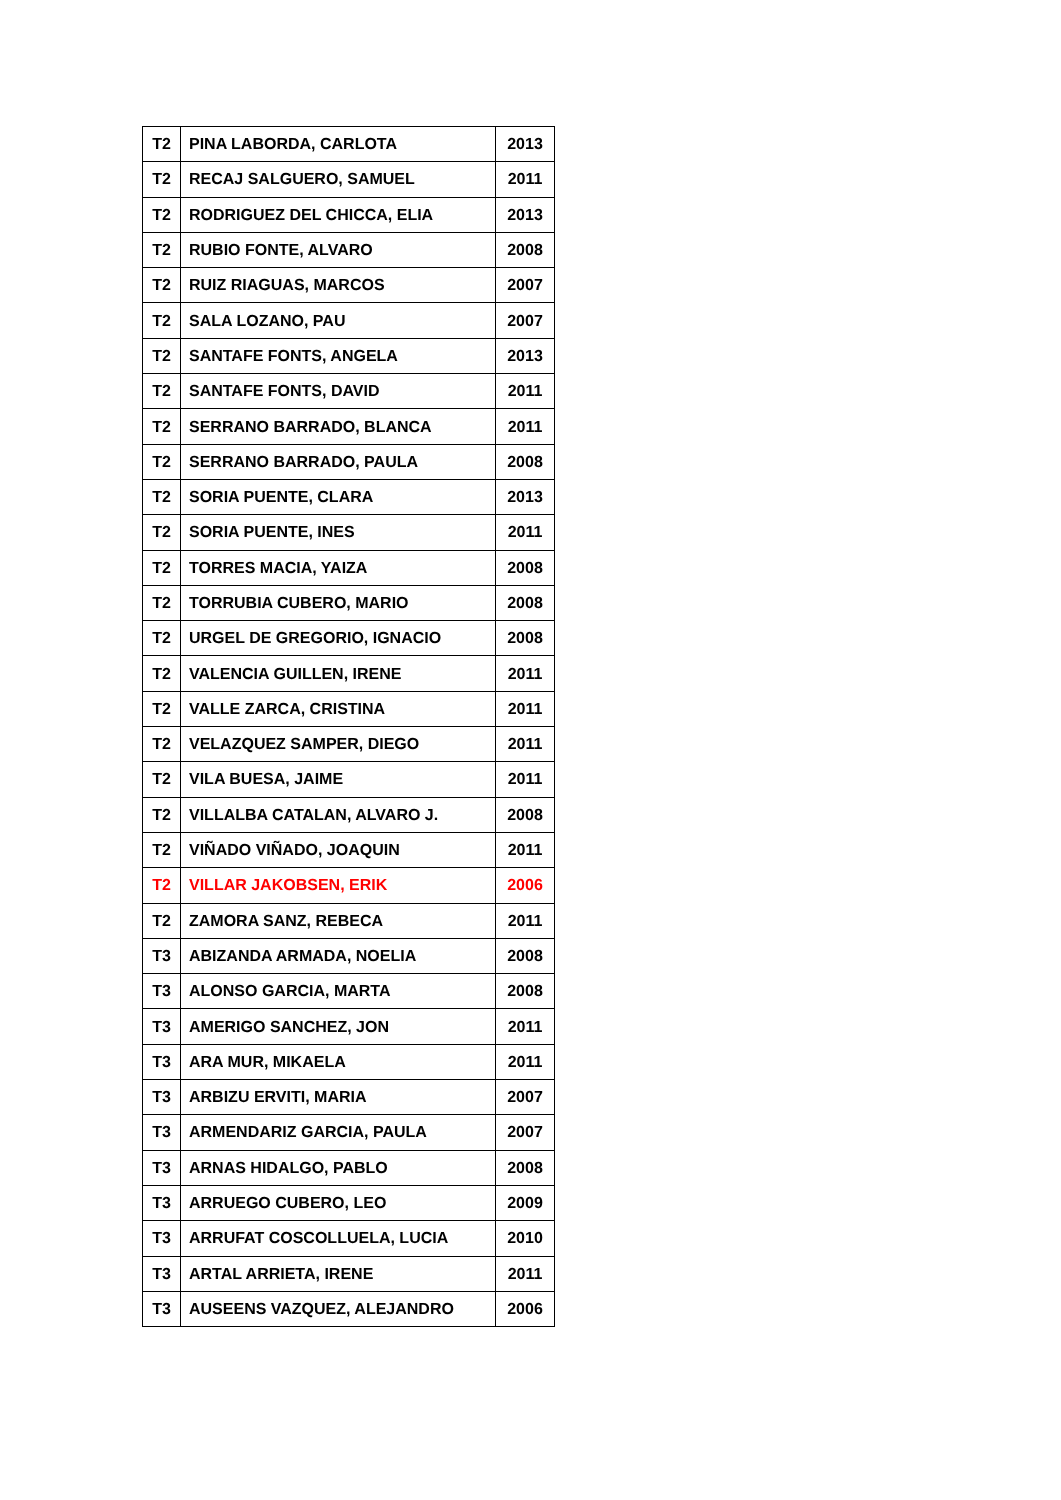| T2 | PINA LABORDA, CARLOTA | 2013 |
| T2 | RECAJ SALGUERO, SAMUEL | 2011 |
| T2 | RODRIGUEZ DEL CHICCA, ELIA | 2013 |
| T2 | RUBIO FONTE, ALVARO | 2008 |
| T2 | RUIZ RIAGUAS, MARCOS | 2007 |
| T2 | SALA LOZANO, PAU | 2007 |
| T2 | SANTAFE FONTS, ANGELA | 2013 |
| T2 | SANTAFE FONTS, DAVID | 2011 |
| T2 | SERRANO BARRADO, BLANCA | 2011 |
| T2 | SERRANO BARRADO, PAULA | 2008 |
| T2 | SORIA PUENTE, CLARA | 2013 |
| T2 | SORIA PUENTE, INES | 2011 |
| T2 | TORRES MACIA, YAIZA | 2008 |
| T2 | TORRUBIA CUBERO, MARIO | 2008 |
| T2 | URGEL DE GREGORIO, IGNACIO | 2008 |
| T2 | VALENCIA GUILLEN, IRENE | 2011 |
| T2 | VALLE ZARCA, CRISTINA | 2011 |
| T2 | VELAZQUEZ SAMPER, DIEGO | 2011 |
| T2 | VILA BUESA, JAIME | 2011 |
| T2 | VILLALBA CATALAN, ALVARO J. | 2008 |
| T2 | VIÑADO VIÑADO, JOAQUIN | 2011 |
| T2 | VILLAR JAKOBSEN, ERIK | 2006 |
| T2 | ZAMORA SANZ, REBECA | 2011 |
| T3 | ABIZANDA ARMADA, NOELIA | 2008 |
| T3 | ALONSO GARCIA, MARTA | 2008 |
| T3 | AMERIGO SANCHEZ, JON | 2011 |
| T3 | ARA MUR, MIKAELA | 2011 |
| T3 | ARBIZU ERVITI, MARIA | 2007 |
| T3 | ARMENDARIZ GARCIA, PAULA | 2007 |
| T3 | ARNAS HIDALGO, PABLO | 2008 |
| T3 | ARRUEGO CUBERO, LEO | 2009 |
| T3 | ARRUFAT COSCOLLUELA, LUCIA | 2010 |
| T3 | ARTAL ARRIETA, IRENE | 2011 |
| T3 | AUSEENS VAZQUEZ, ALEJANDRO | 2006 |